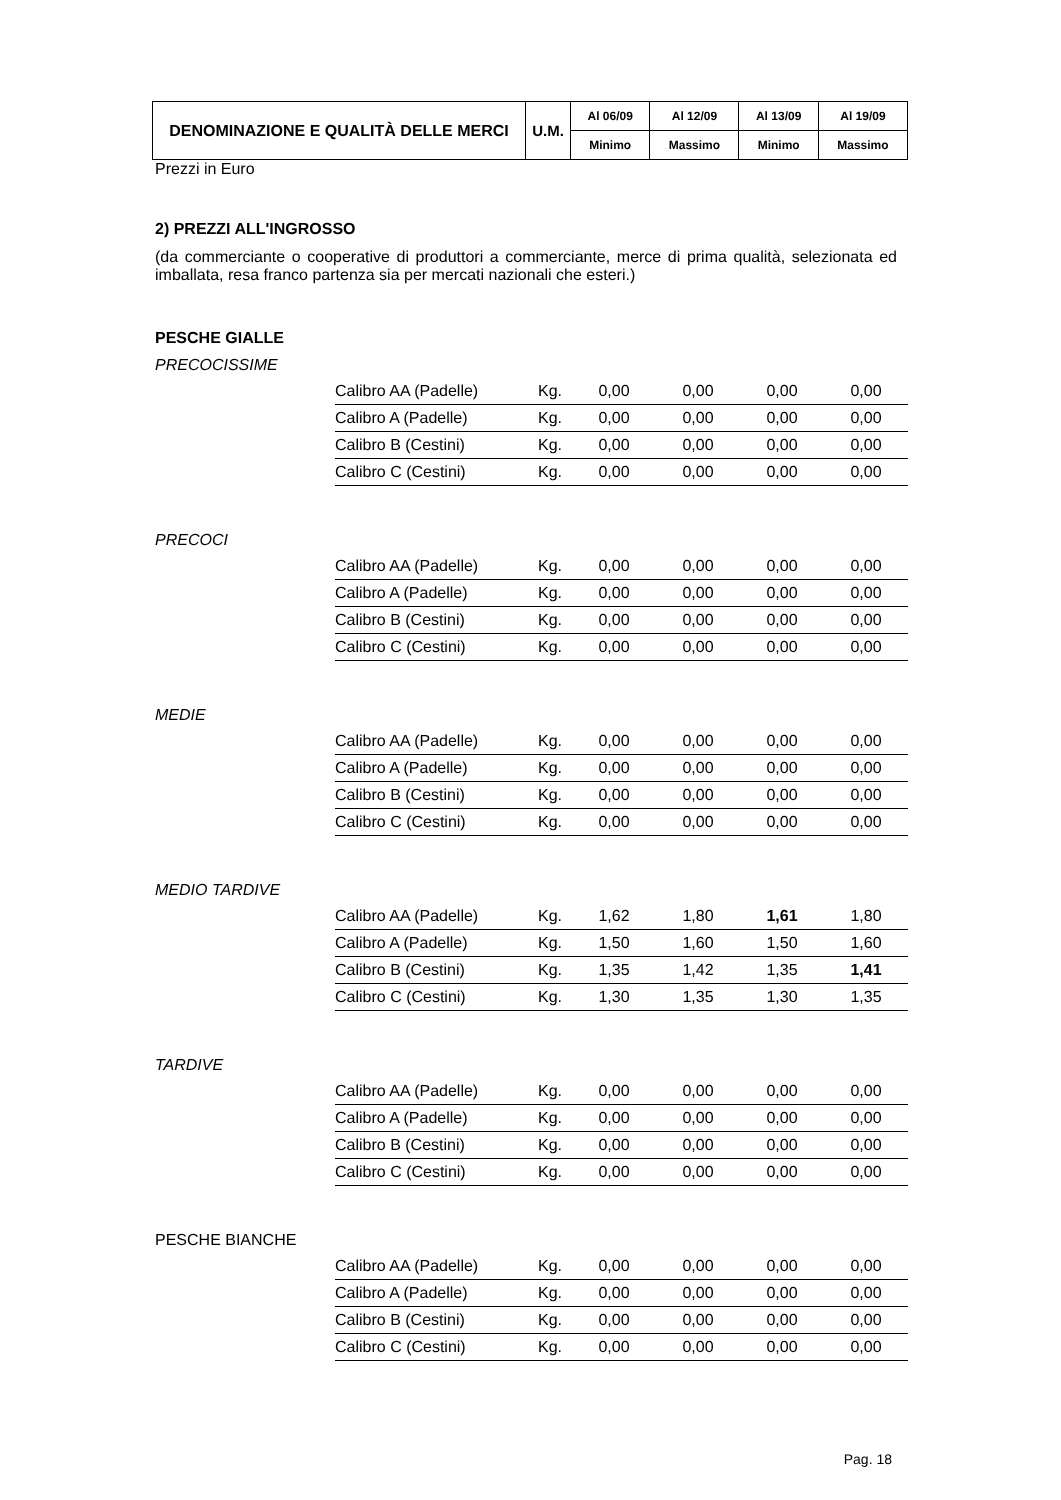| DENOMINAZIONE E QUALITÀ DELLE MERCI | U.M. | Al 06/09 | Al 12/09 | Al 13/09 | Al 19/09 |
| --- | --- | --- | --- | --- | --- |
| | | Minimo | Massimo | Minimo | Massimo |
Prezzi in Euro
2) PREZZI ALL'INGROSSO
(da commerciante o cooperative di produttori a commerciante, merce di prima qualità, selezionata ed imballata, resa franco partenza sia per mercati nazionali che esteri.)
PESCHE GIALLE
PRECOCISSIME
| Calibro AA (Padelle) | Kg. | 0,00 | 0,00 | 0,00 | 0,00 |
| Calibro A (Padelle) | Kg. | 0,00 | 0,00 | 0,00 | 0,00 |
| Calibro B (Cestini) | Kg. | 0,00 | 0,00 | 0,00 | 0,00 |
| Calibro C (Cestini) | Kg. | 0,00 | 0,00 | 0,00 | 0,00 |
PRECOCI
| Calibro AA (Padelle) | Kg. | 0,00 | 0,00 | 0,00 | 0,00 |
| Calibro A (Padelle) | Kg. | 0,00 | 0,00 | 0,00 | 0,00 |
| Calibro B (Cestini) | Kg. | 0,00 | 0,00 | 0,00 | 0,00 |
| Calibro C (Cestini) | Kg. | 0,00 | 0,00 | 0,00 | 0,00 |
MEDIE
| Calibro AA (Padelle) | Kg. | 0,00 | 0,00 | 0,00 | 0,00 |
| Calibro A (Padelle) | Kg. | 0,00 | 0,00 | 0,00 | 0,00 |
| Calibro B (Cestini) | Kg. | 0,00 | 0,00 | 0,00 | 0,00 |
| Calibro C (Cestini) | Kg. | 0,00 | 0,00 | 0,00 | 0,00 |
MEDIO TARDIVE
| Calibro AA (Padelle) | Kg. | 1,62 | 1,80 | 1,61 | 1,80 |
| Calibro A (Padelle) | Kg. | 1,50 | 1,60 | 1,50 | 1,60 |
| Calibro B (Cestini) | Kg. | 1,35 | 1,42 | 1,35 | 1,41 |
| Calibro C (Cestini) | Kg. | 1,30 | 1,35 | 1,30 | 1,35 |
TARDIVE
| Calibro AA (Padelle) | Kg. | 0,00 | 0,00 | 0,00 | 0,00 |
| Calibro A (Padelle) | Kg. | 0,00 | 0,00 | 0,00 | 0,00 |
| Calibro B (Cestini) | Kg. | 0,00 | 0,00 | 0,00 | 0,00 |
| Calibro C (Cestini) | Kg. | 0,00 | 0,00 | 0,00 | 0,00 |
PESCHE BIANCHE
| Calibro AA (Padelle) | Kg. | 0,00 | 0,00 | 0,00 | 0,00 |
| Calibro A (Padelle) | Kg. | 0,00 | 0,00 | 0,00 | 0,00 |
| Calibro B (Cestini) | Kg. | 0,00 | 0,00 | 0,00 | 0,00 |
| Calibro C (Cestini) | Kg. | 0,00 | 0,00 | 0,00 | 0,00 |
Pag. 18